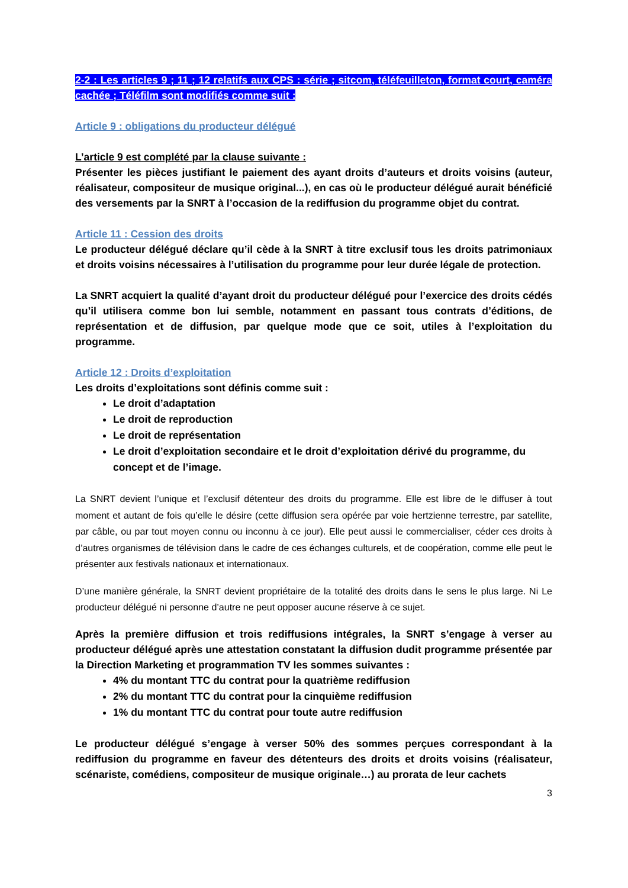2-2 : Les articles 9 ; 11 ; 12 relatifs aux CPS : série ; sitcom, téléfeuilleton, format court, caméra cachée ; Téléfilm sont modifiés comme suit :
Article 9 : obligations du producteur délégué
L’article 9 est complété par la clause suivante :
Présenter les pièces justifiant le paiement des ayant droits d’auteurs et droits voisins (auteur, réalisateur, compositeur de musique original...), en cas où le producteur délégué aurait bénéficié des versements par la SNRT à l’occasion de la rediffusion du programme objet du contrat.
Article 11 : Cession des droits
Le producteur délégué déclare qu’il cède à la SNRT à titre exclusif tous les droits patrimoniaux et droits voisins nécessaires à l’utilisation du programme pour leur durée légale de protection.
La SNRT acquiert la qualité d’ayant droit du producteur délégué pour l’exercice des droits cédés qu’il utilisera comme bon lui semble, notamment en passant tous contrats d’éditions, de représentation et de diffusion, par quelque mode que ce soit, utiles à l’exploitation du programme.
Article 12 : Droits d’exploitation
Les droits d’exploitations sont définis comme suit :
Le droit d’adaptation
Le droit de reproduction
Le droit de représentation
Le droit d’exploitation secondaire et le droit d’exploitation dérivé du programme, du concept et de l’image.
La SNRT devient l’unique et l’exclusif détenteur des droits du programme. Elle est libre de le diffuser à tout moment et autant de fois qu’elle le désire (cette diffusion sera opérée par voie hertzienne terrestre, par satellite, par câble, ou par tout moyen connu ou inconnu à ce jour). Elle peut aussi le commercialiser, céder ces droits à d’autres organismes de télévision dans le cadre de ces échanges culturels, et de coopération, comme elle peut le présenter aux festivals nationaux et internationaux.
D’une manière générale, la SNRT devient propriétaire de la totalité des droits dans le sens le plus large. Ni Le producteur délégué ni personne d’autre ne peut opposer aucune réserve à ce sujet.
Après la première diffusion et trois rediffusions intégrales, la SNRT s’engage à verser au producteur délégué après une attestation constatant la diffusion dudit programme présentée par la Direction Marketing et programmation TV les sommes suivantes :
4% du montant TTC du contrat pour la quatrième rediffusion
2% du montant TTC du contrat pour la cinquième rediffusion
1% du montant TTC du contrat pour toute autre rediffusion
Le producteur délégué s’engage à verser 50% des sommes perçues correspondant à la rediffusion du programme en faveur des détenteurs des droits et droits voisins (réalisateur, scénariste, comédiens, compositeur de musique originale…) au prorata de leur cachets
3